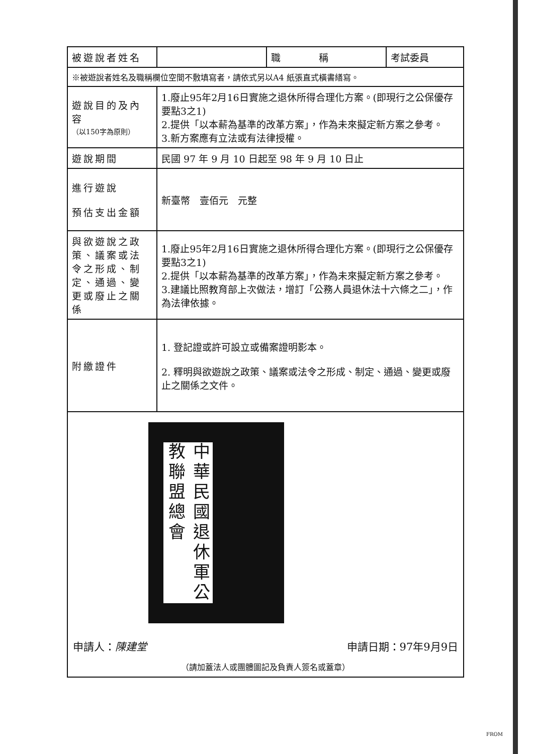| 被遊說者姓名 | | 職 稱 | 考試委員 |
| ※被遊說者姓名及職稱欄位空間不敷填寫者，請依式另以A4 紙張直式橫書繕寫。 | | | |
| 遊說目的及內容 （以150字為原則） | 1.廢止95年2月16日實施之退休所得合理化方案。(即現行之公保優存要點3之1) 2.提供「以本薪為基準的改革方案」，作為未來擬定新方案之參考。 3.新方案應有立法或有法律授權。 | | |
| 遊說期間 | 民國 97 年 9 月 10 日起至 98 年 9 月 10 日止 | | |
| 進行遊說 預估支出金額 | 新臺幣 壹佰元 元整 | | |
| 與欲遊說之政策、議案或法令之形成、制定、通過、變更或廢止之關係 | 1.廢止95年2月16日實施之退休所得合理化方案。(即現行之公保優存要點3之1) 2.提供「以本薪為基準的改革方案」，作為未來擬定新方案之參考。 3.建議比照教育部上次做法，增訂「公務人員退休法十六條之二」，作為法律依據。 | | |
| 附繳證件 | 1. 登記證或許可設立或備案證明影本。 2. 釋明與欲遊說之政策、議案或法令之形成、制定、通過、變更或廢止之關係之文件。 | | |
| 中華民國退休軍公教聯盟總會 申請人： 陳建堂 申請日期：97年9月9日 （請加蓋法人或團體圖記及負責人簽名或蓋章） | | | |
FROM